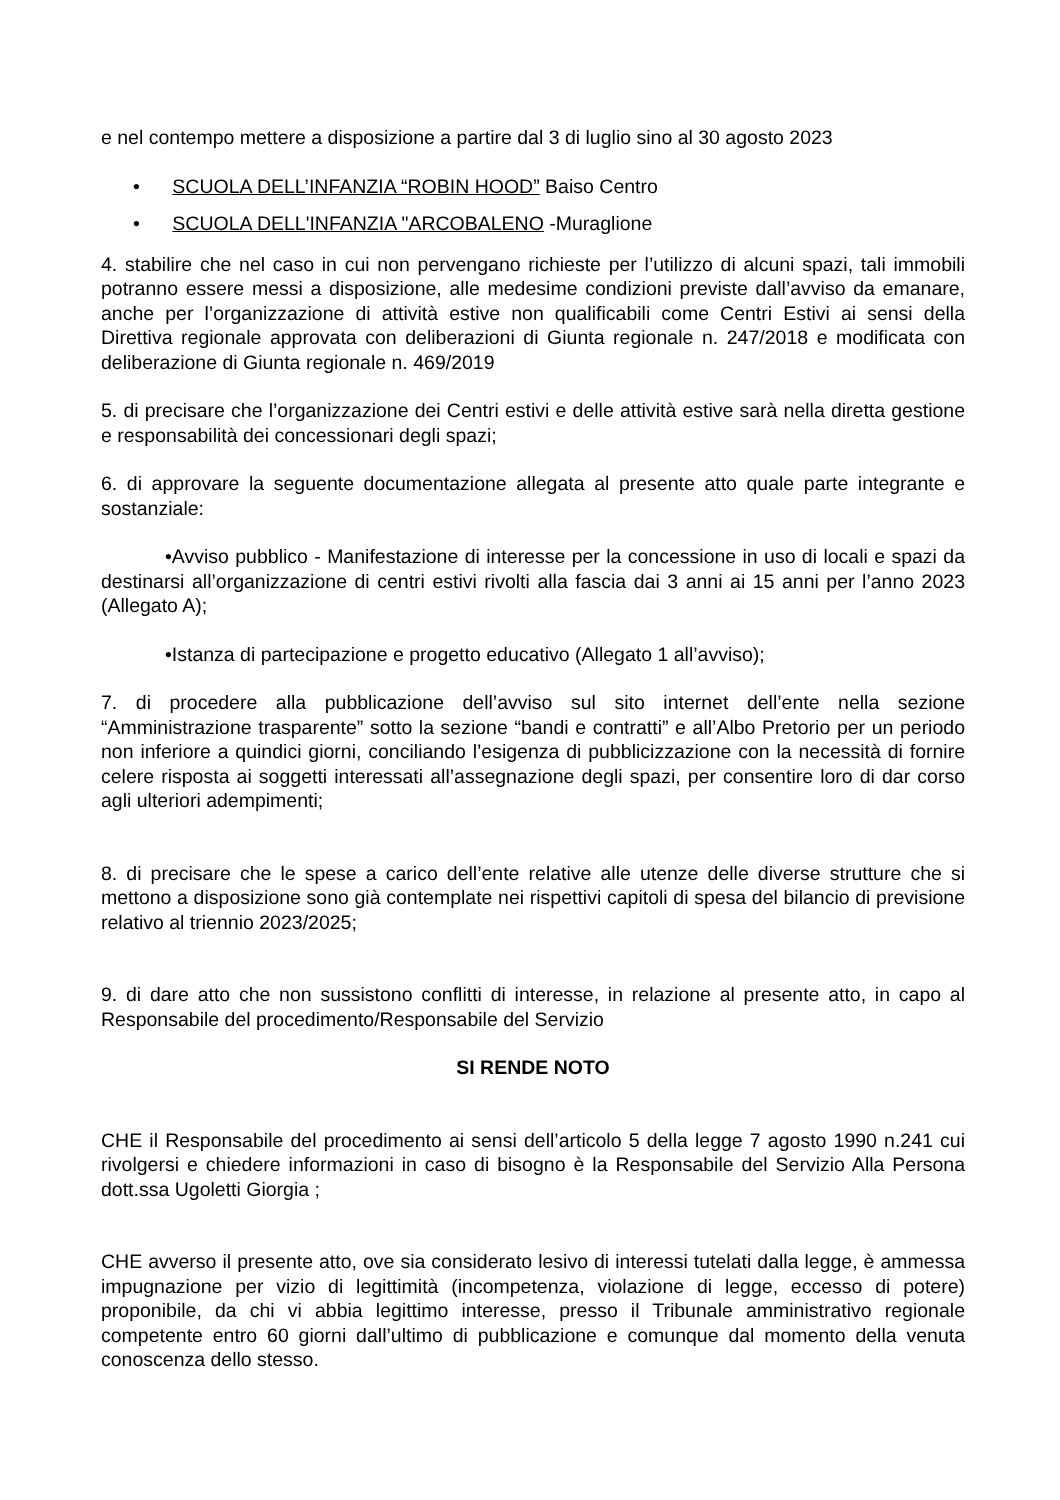e nel contempo mettere a disposizione a partire dal 3 di luglio sino al 30 agosto 2023
• SCUOLA DELL’INFANZIA “ROBIN HOOD” Baiso Centro
• SCUOLA DELL'INFANZIA "ARCOBALENO -Muraglione
4. stabilire che nel caso in cui non pervengano richieste per l’utilizzo di alcuni spazi, tali immobili potranno essere messi a disposizione, alle medesime condizioni previste dall’avviso da emanare, anche per l’organizzazione di attività estive non qualificabili come Centri Estivi ai sensi della Direttiva regionale approvata con deliberazioni di Giunta regionale n. 247/2018 e modificata con deliberazione di Giunta regionale n. 469/2019
5. di precisare che l’organizzazione dei Centri estivi e delle attività estive sarà nella diretta gestione e responsabilità dei concessionari degli spazi;
6. di approvare la seguente documentazione allegata al presente atto quale parte integrante e sostanziale:
•Avviso pubblico - Manifestazione di interesse per la concessione in uso di locali e spazi da destinarsi all’organizzazione di centri estivi rivolti alla fascia dai 3 anni ai 15 anni per l’anno 2023 (Allegato A);
•Istanza di partecipazione e progetto educativo (Allegato 1 all’avviso);
7. di procedere alla pubblicazione dell’avviso sul sito internet dell’ente nella sezione “Amministrazione trasparente” sotto la sezione “bandi e contratti” e all’Albo Pretorio per un periodo non inferiore a quindici giorni, conciliando l’esigenza di pubblicizzazione con la necessità di fornire celere risposta ai soggetti interessati all’assegnazione degli spazi, per consentire loro di dar corso agli ulteriori adempimenti;
8. di precisare che le spese a carico dell’ente relative alle utenze delle diverse strutture che si mettono a disposizione sono già contemplate nei rispettivi capitoli di spesa del bilancio di previsione relativo al triennio 2023/2025;
9. di dare atto che non sussistono conflitti di interesse, in relazione al presente atto, in capo al Responsabile del procedimento/Responsabile del Servizio
SI RENDE NOTO
CHE il Responsabile del procedimento ai sensi dell’articolo 5 della legge 7 agosto 1990 n.241 cui rivolgersi e chiedere informazioni in caso di bisogno è la Responsabile del Servizio Alla Persona dott.ssa Ugoletti Giorgia ;
CHE avverso il presente atto, ove sia considerato lesivo di interessi tutelati dalla legge, è ammessa impugnazione per vizio di legittimità (incompetenza, violazione di legge, eccesso di potere) proponibile, da chi vi abbia legittimo interesse, presso il Tribunale amministrativo regionale competente entro 60 giorni dall’ultimo di pubblicazione e comunque dal momento della venuta conoscenza dello stesso.